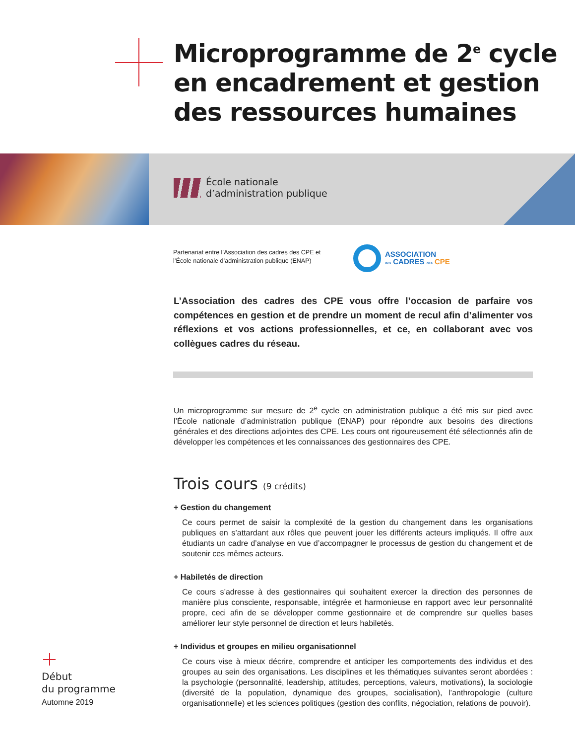Microprogramme de 2<sup>e</sup> cycle
en encadrement et gestion
des ressources humaines
École nationale
d’administration publique
Partenariat entre l’Association des cadres des CPE et
l’École nationale d’administration publique (ENAP)
ASSOCIATION
des CADRES des CPE
L’Association des cadres des CPE vous offre l’occasion de parfaire vos compétences en gestion et de prendre un moment de recul afin d’alimenter vos réflexions et vos actions professionnelles, et ce, en collaborant avec vos collègues cadres du réseau.
Un microprogramme sur mesure de 2<sup>e</sup> cycle en administration publique a été mis sur pied avec l’École nationale d’administration publique (ENAP) pour répondre aux besoins des directions générales et des directions adjointes des CPE. Les cours ont rigoureusement été sélectionnés afin de développer les compétences et les connaissances des gestionnaires des CPE.
Trois cours (9 crédits)
+ Gestion du changement
Ce cours permet de saisir la complexité de la gestion du changement dans les organisations publiques en s’attardant aux rôles que peuvent jouer les différents acteurs impliqués. Il offre aux étudiants un cadre d’analyse en vue d’accompagner le processus de gestion du changement et de soutenir ces mêmes acteurs.
+ Habiletés de direction
Ce cours s’adresse à des gestionnaires qui souhaitent exercer la direction des personnes de manière plus consciente, responsable, intégrée et harmonieuse en rapport avec leur personnalité propre, ceci afin de se développer comme gestionnaire et de comprendre sur quelles bases améliorer leur style personnel de direction et leurs habiletés.
+ Individus et groupes en milieu organisationnel
Ce cours vise à mieux décrire, comprendre et anticiper les comportements des individus et des groupes au sein des organisations. Les disciplines et les thématiques suivantes seront abordées : la psychologie (personnalité, leadership, attitudes, perceptions, valeurs, motivations), la sociologie (diversité de la population, dynamique des groupes, socialisation), l’anthropologie (culture organisationnelle) et les sciences politiques (gestion des conflits, négociation, relations de pouvoir).
Début
du programme
Automne 2019